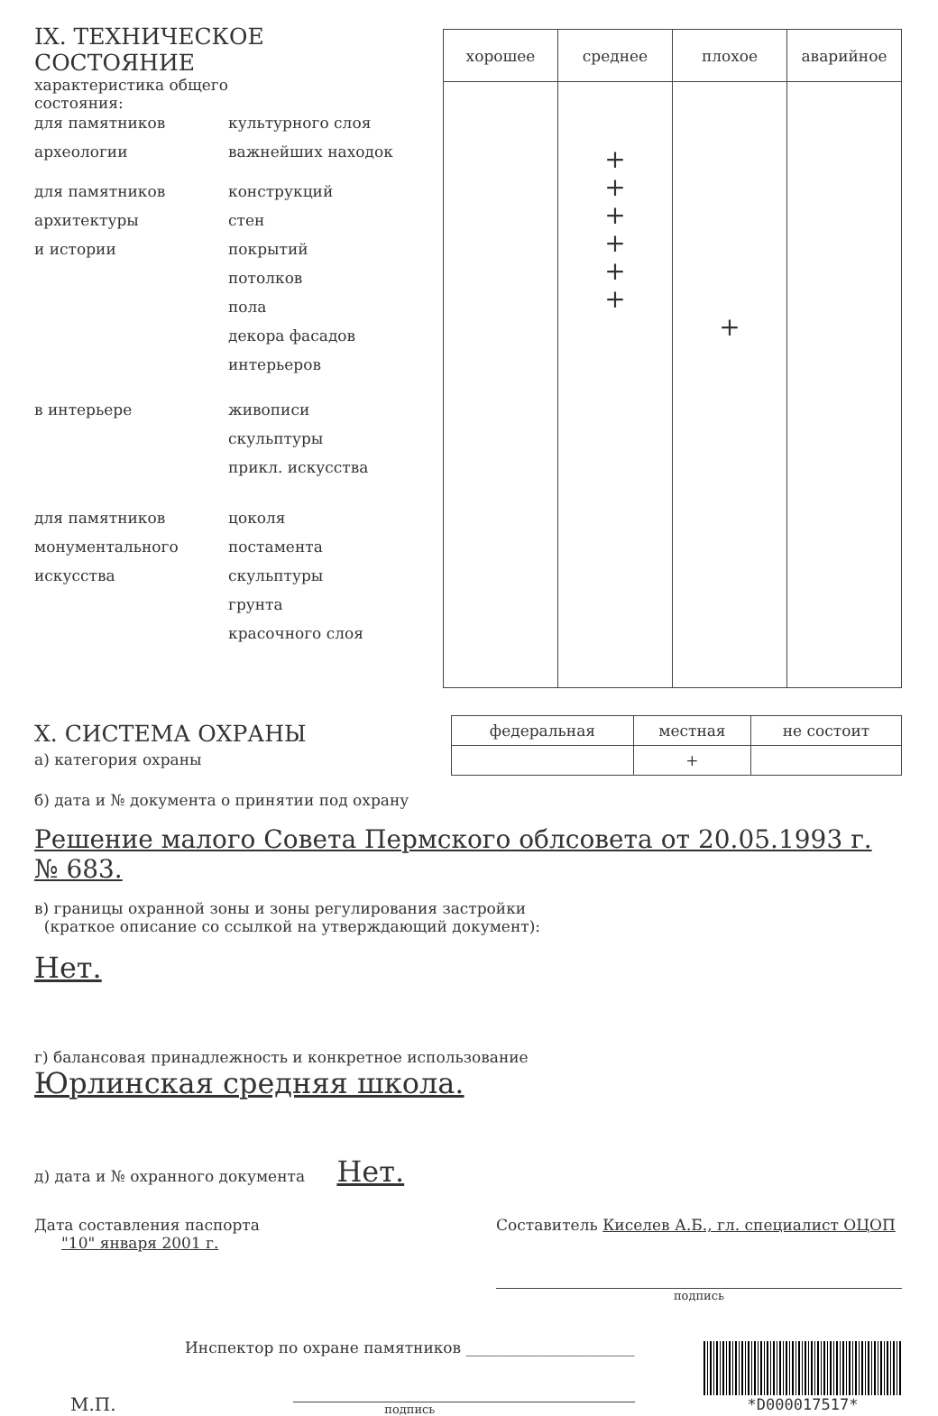IX. ТЕХНИЧЕСКОЕ СОСТОЯНИЕ
характеристика общего состояния:
для памятников культурного слоя
археологии важнейших находок
для памятников конструкций
архитектуры стен
и истории покрытий
потолков
пола
декора фасадов
интерьеров
в интерьере живописи
скульптуры
прикл. искусства
для памятников цоколя
монументального постамента
искусства скульптуры
грунта
красочного слоя
| хорошее | среднее | плохое | аварийное |
| --- | --- | --- | --- |
| | + + + + + + | + | |
X. СИСТЕМА ОХРАНЫ
а) категория охраны
| федеральная | местная | не состоит |
| --- | --- | --- |
| | + | |
б) дата и № документа о принятии под охрану
Решение малого Совета Пермского облсовета от 20.05.1993 г. № 683.
в) границы охранной зоны и зоны регулирования застройки
(краткое описание со ссылкой на утверждающий документ):
Нет.
г) балансовая принадлежность и конкретное использование
Юрлинская средняя школа.
д) дата и № охранного документа Нет.
Дата составления паспорта
"10" января 2001 г.
Составитель Киселев А.Б., гл. специалист ОЦОП
подпись
М.П.
Инспектор по охране памятников ______________________
подпись
*D000017517*